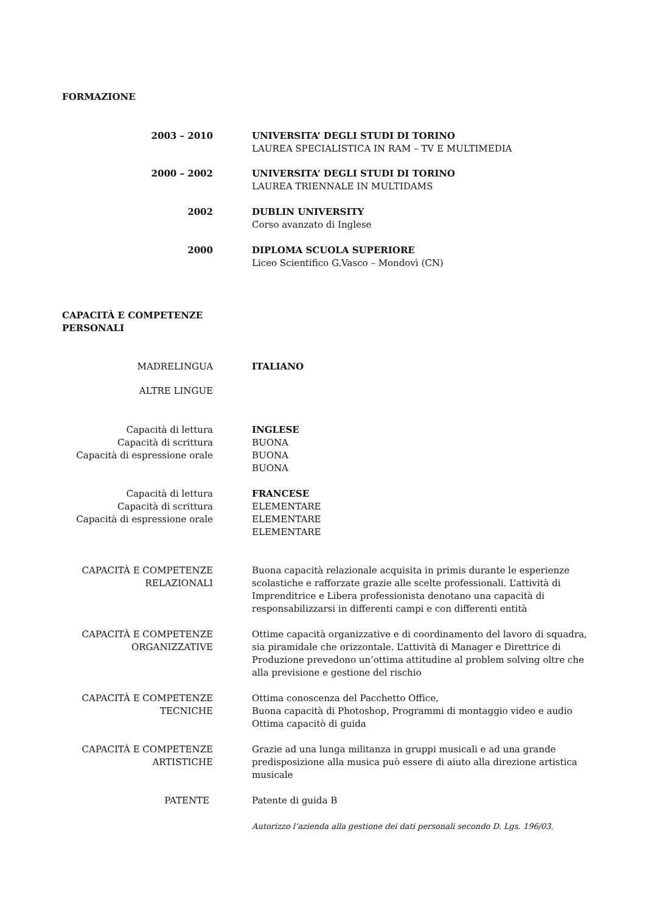FORMAZIONE
2003 – 2010 UNIVERSITA’ DEGLI STUDI DI TORINO
LAUREA SPECIALISTICA IN RAM – TV E MULTIMEDIA
2000 – 2002 UNIVERSITA’ DEGLI STUDI DI TORINO
LAUREA TRIENNALE IN MULTIDAMS
2002 DUBLIN UNIVERSITY
Corso avanzato di Inglese
2000 DIPLOMA SCUOLA SUPERIORE
Liceo Scientifico G.Vasco – Mondovì (CN)
CAPACITÀ E COMPETENZE
PERSONALI
MADRELINGUA ITALIANO
ALTRE LINGUE
Capacità di lettura
Capacità di scrittura
Capacità di espressione orale
INGLESE
BUONA
BUONA
BUONA
Capacità di lettura
Capacità di scrittura
Capacità di espressione orale
FRANCESE
ELEMENTARE
ELEMENTARE
ELEMENTARE
CAPACITÀ E COMPETENZE
RELAZIONALI
Buona capacità relazionale acquisita in primis durante le esperienze scolastiche e rafforzate grazie alle scelte professionali. L’attività di Imprenditrice e Libera professionista denotano una capacità di responsabilizzarsi in differenti campi e con differenti entità
CAPACITÀ E COMPETENZE
ORGANIZZATIVE
Ottime capacità organizzative e di coordinamento del lavoro di squadra, sia piramidale che orizzontale. L’attività di Manager e Direttrice di Produzione prevedono un’ottima attitudine al problem solving oltre che alla previsione e gestione del rischio
CAPACITÀ E COMPETENZE
TECNICHE
Ottima conoscenza del Pacchetto Office,
Buona capacità di Photoshop, Programmi di montaggio video e audio
Ottima capacitò di guida
CAPACITÀ E COMPETENZE
ARTISTICHE
Grazie ad una lunga militanza in gruppi musicali e ad una grande predisposizione alla musica può essere di aiuto alla direzione artistica musicale
PATENTE Patente di guida B
Autorizzo l’azienda alla gestione dei dati personali secondo D. Lgs. 196/03.